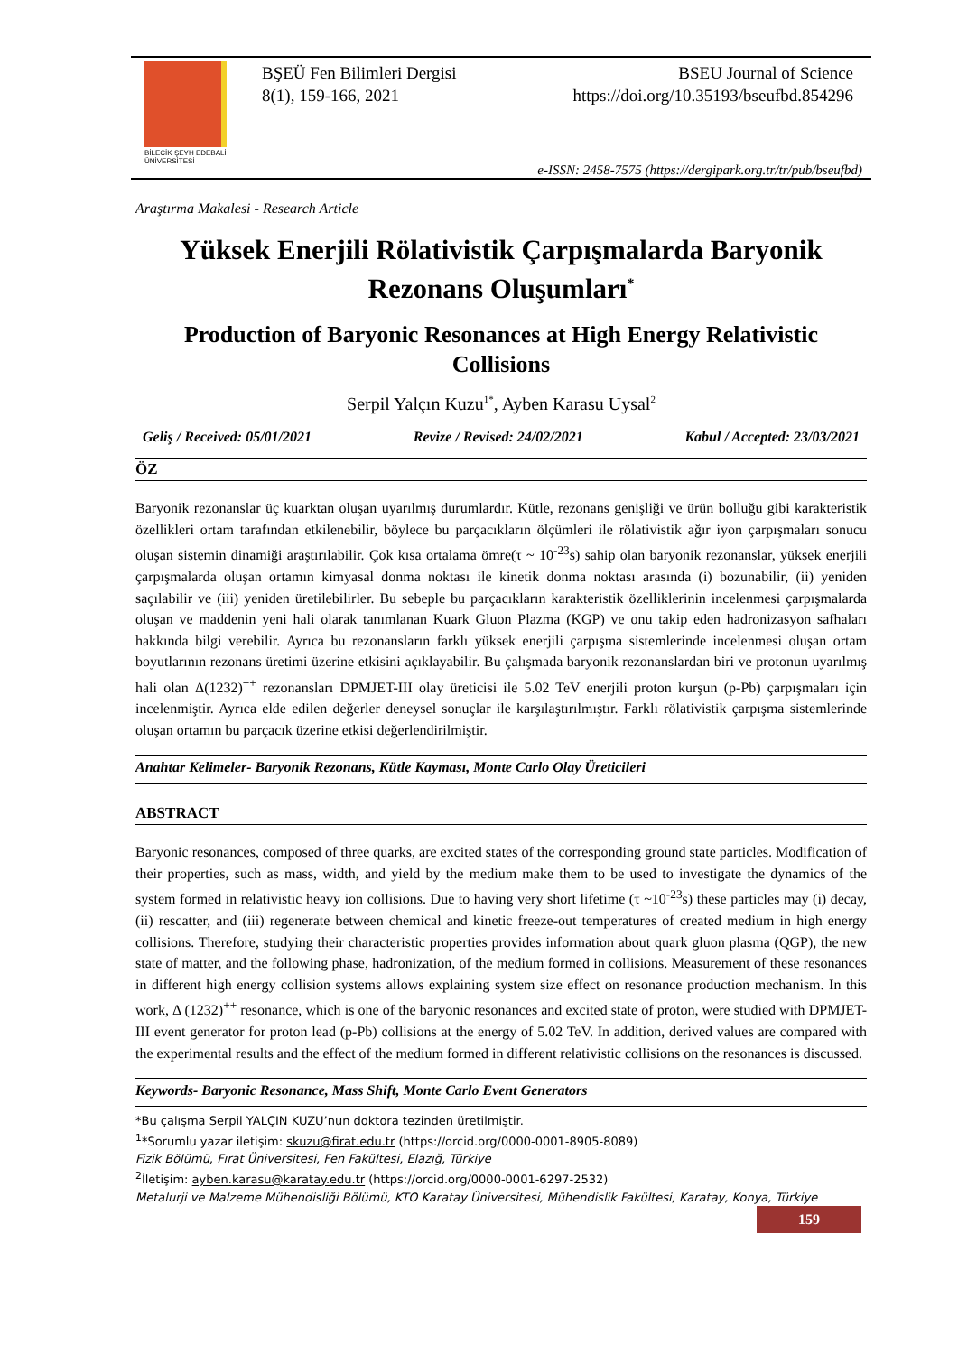BİLECİK ŞEYH EDEBALİ
ÜNİVERSİTESİ
BŞEÜ Fen Bilimleri Dergisi
8(1), 159-166, 2021
BSEU Journal of Science
https://doi.org/10.35193/bseufbd.854296
e-ISSN: 2458-7575 (https://dergipark.org.tr/tr/pub/bseufbd)
Araştırma Makalesi - Research Article
Yüksek Enerjili Rölativistik Çarpışmalarda Baryonik Rezonans Oluşumları<sup>*</sup>
Production of Baryonic Resonances at High Energy Relativistic Collisions
Serpil Yalçın Kuzu<sup>1*</sup>, Ayben Karasu Uysal<sup>2</sup>
Geliş / Received: 05/01/2021 Revize / Revised: 24/02/2021 Kabul / Accepted: 23/03/2021
ÖZ
Baryonik rezonanslar üç kuarktan oluşan uyarılmış durumlardır. Kütle, rezonans genişliği ve ürün bolluğu gibi karakteristik özellikleri ortam tarafından etkilenebilir, böylece bu parçacıkların ölçümleri ile rölativistik ağır iyon çarpışmaları sonucu oluşan sistemin dinamiği araştırılabilir. Çok kısa ortalama ömre(τ ~ 10<sup>-23</sup>s) sahip olan baryonik rezonanslar, yüksek enerjili çarpışmalarda oluşan ortamın kimyasal donma noktası ile kinetik donma noktası arasında (i) bozunabilir, (ii) yeniden saçılabilir ve (iii) yeniden üretilebilirler. Bu sebeple bu parçacıkların karakteristik özelliklerinin incelenmesi çarpışmalarda oluşan ve maddenin yeni hali olarak tanımlanan Kuark Gluon Plazma (KGP) ve onu takip eden hadronizasyon safhaları hakkında bilgi verebilir. Ayrıca bu rezonansların farklı yüksek enerjili çarpışma sistemlerinde incelenmesi oluşan ortam boyutlarının rezonans üretimi üzerine etkisini açıklayabilir. Bu çalışmada baryonik rezonanslardan biri ve protonun uyarılmış hali olan Δ(1232)<sup>++</sup> rezonansları DPMJET-III olay üreticisi ile 5.02 TeV enerjili proton kurşun (p-Pb) çarpışmaları için incelenmiştir. Ayrıca elde edilen değerler deneysel sonuçlar ile karşılaştırılmıştır. Farklı rölativistik çarpışma sistemlerinde oluşan ortamın bu parçacık üzerine etkisi değerlendirilmiştir.
Anahtar Kelimeler- Baryonik Rezonans, Kütle Kayması, Monte Carlo Olay Üreticileri
ABSTRACT
Baryonic resonances, composed of three quarks, are excited states of the corresponding ground state particles. Modification of their properties, such as mass, width, and yield by the medium make them to be used to investigate the dynamics of the system formed in relativistic heavy ion collisions. Due to having very short lifetime (τ ~10<sup>-23</sup>s) these particles may (i) decay, (ii) rescatter, and (iii) regenerate between chemical and kinetic freeze-out temperatures of created medium in high energy collisions. Therefore, studying their characteristic properties provides information about quark gluon plasma (QGP), the new state of matter, and the following phase, hadronization, of the medium formed in collisions. Measurement of these resonances in different high energy collision systems allows explaining system size effect on resonance production mechanism. In this work, Δ (1232)<sup>++</sup> resonance, which is one of the baryonic resonances and excited state of proton, were studied with DPMJET-III event generator for proton lead (p-Pb) collisions at the energy of 5.02 TeV. In addition, derived values are compared with the experimental results and the effect of the medium formed in different relativistic collisions on the resonances is discussed.
Keywords- Baryonic Resonance, Mass Shift, Monte Carlo Event Generators
*Bu çalışma Serpil YALÇIN KUZU’nun doktora tezinden üretilmiştir.
<sup>1</sup>*Sorumlu yazar iletişim: skuzu@firat.edu.tr (https://orcid.org/0000-0001-8905-8089)
Fizik Bölümü, Fırat Üniversitesi, Fen Fakültesi, Elazığ, Türkiye
<sup>2</sup> İletişim: ayben.karasu@karatay.edu.tr (https://orcid.org/0000-0001-6297-2532)
Metalurji ve Malzeme Mühendisliği Bölümü, KTO Karatay Üniversitesi, Mühendislik Fakültesi, Karatay, Konya, Türkiye
159